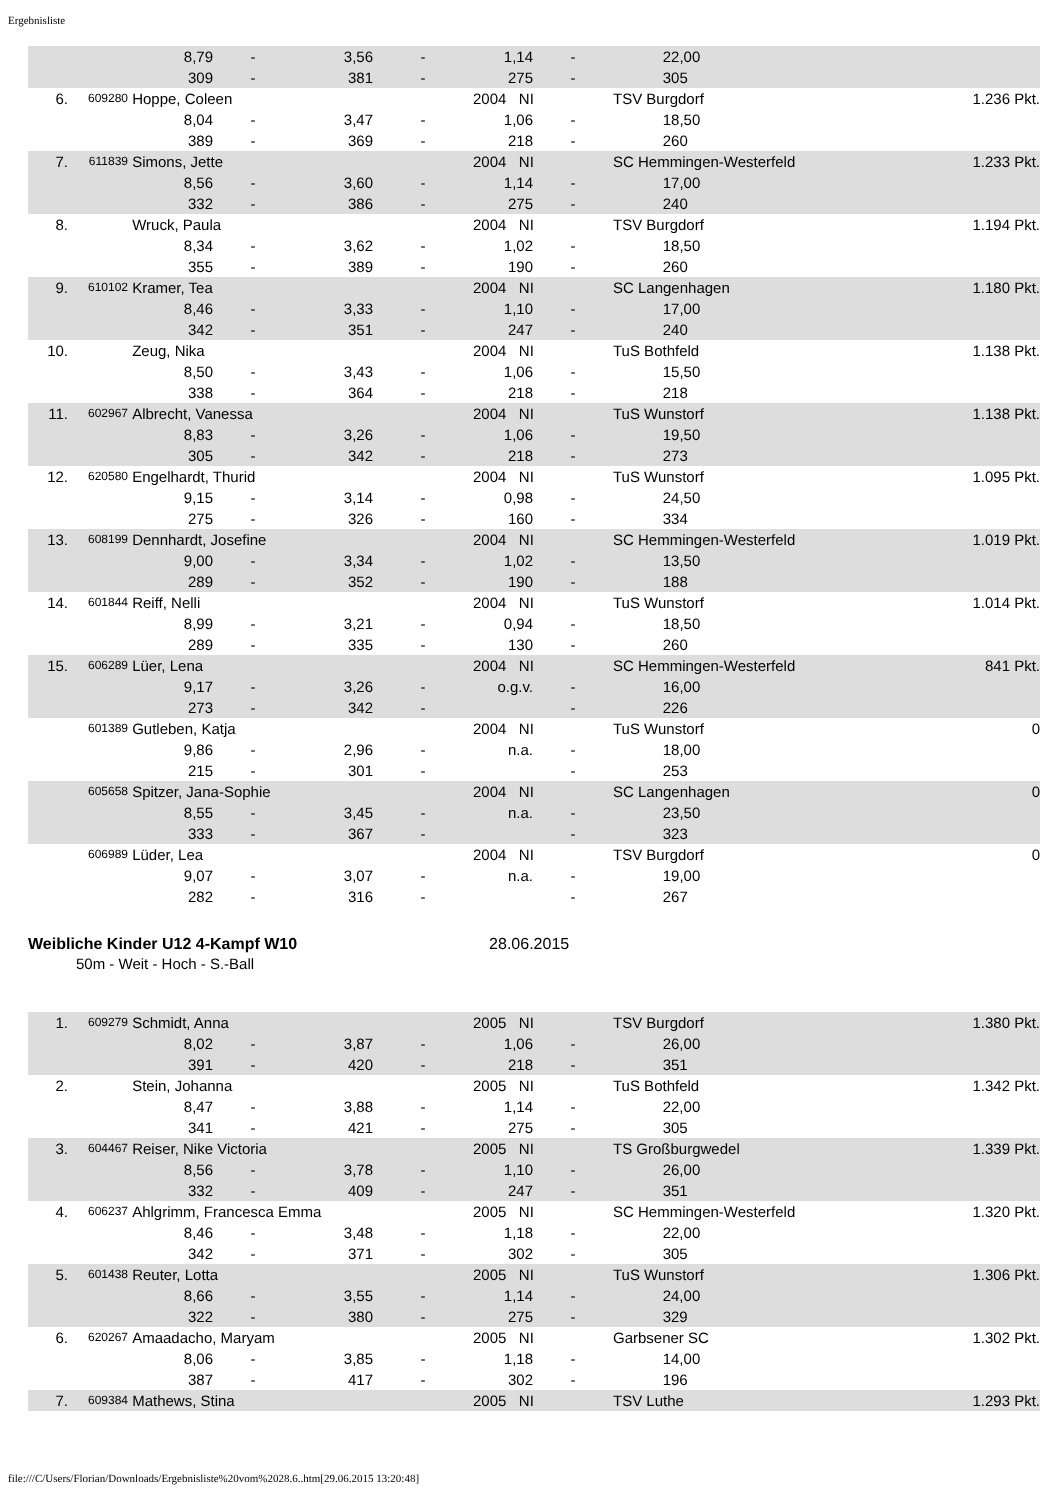Ergebnisliste
| | | | 8,79 | - | 3,56 | - | 1,14 | - | | 22,00 | |
| | | | 309 | - | 381 | - | 275 | - | | 305 | |
| 6. | 609280 | Hoppe, Coleen | | | | | 2004 NI | | TSV Burgdorf | | 1.236 Pkt. |
| | | | 8,04 | - | 3,47 | - | 1,06 | - | | 18,50 | |
| | | | 389 | - | 369 | - | 218 | - | | 260 | |
| 7. | 611839 | Simons, Jette | | | | | 2004 NI | | SC Hemmingen-Westerfeld | | 1.233 Pkt. |
| | | | 8,56 | - | 3,60 | - | 1,14 | - | | 17,00 | |
| | | | 332 | - | 386 | - | 275 | - | | 240 | |
| 8. | | Wruck, Paula | | | | | 2004 NI | | TSV Burgdorf | | 1.194 Pkt. |
| | | | 8,34 | - | 3,62 | - | 1,02 | - | | 18,50 | |
| | | | 355 | - | 389 | - | 190 | - | | 260 | |
| 9. | 610102 | Kramer, Tea | | | | | 2004 NI | | SC Langenhagen | | 1.180 Pkt. |
| | | | 8,46 | - | 3,33 | - | 1,10 | - | | 17,00 | |
| | | | 342 | - | 351 | - | 247 | - | | 240 | |
| 10. | | Zeug, Nika | | | | | 2004 NI | | TuS Bothfeld | | 1.138 Pkt. |
| | | | 8,50 | - | 3,43 | - | 1,06 | - | | 15,50 | |
| | | | 338 | - | 364 | - | 218 | - | | 218 | |
| 11. | 602967 | Albrecht, Vanessa | | | | | 2004 NI | | TuS Wunstorf | | 1.138 Pkt. |
| | | | 8,83 | - | 3,26 | - | 1,06 | - | | 19,50 | |
| | | | 305 | - | 342 | - | 218 | - | | 273 | |
| 12. | 620580 | Engelhardt, Thurid | | | | | 2004 NI | | TuS Wunstorf | | 1.095 Pkt. |
| | | | 9,15 | - | 3,14 | - | 0,98 | - | | 24,50 | |
| | | | 275 | - | 326 | - | 160 | - | | 334 | |
| 13. | 608199 | Dennhardt, Josefine | | | | | 2004 NI | | SC Hemmingen-Westerfeld | | 1.019 Pkt. |
| | | | 9,00 | - | 3,34 | - | 1,02 | - | | 13,50 | |
| | | | 289 | - | 352 | - | 190 | - | | 188 | |
| 14. | 601844 | Reiff, Nelli | | | | | 2004 NI | | TuS Wunstorf | | 1.014 Pkt. |
| | | | 8,99 | - | 3,21 | - | 0,94 | - | | 18,50 | |
| | | | 289 | - | 335 | - | 130 | - | | 260 | |
| 15. | 606289 | Lüer, Lena | | | | | 2004 NI | | SC Hemmingen-Westerfeld | | 841 Pkt. |
| | | | 9,17 | - | 3,26 | - | o.g.v. | - | | 16,00 | |
| | | | 273 | - | 342 | - | | - | | 226 | |
| | 601389 | Gutleben, Katja | | | | | 2004 NI | | TuS Wunstorf | | 0 |
| | | | 9,86 | - | 2,96 | - | n.a. | - | | 18,00 | |
| | | | 215 | - | 301 | - | | - | | 253 | |
| | 605658 | Spitzer, Jana-Sophie | | | | | 2004 NI | | SC Langenhagen | | 0 |
| | | | 8,55 | - | 3,45 | - | n.a. | - | | 23,50 | |
| | | | 333 | - | 367 | - | | - | | 323 | |
| | 606989 | Lüder, Lea | | | | | 2004 NI | | TSV Burgdorf | | 0 |
| | | | 9,07 | - | 3,07 | - | n.a. | - | | 19,00 | |
| | | | 282 | - | 316 | - | | - | | 267 | |
Weibliche Kinder U12 4-Kampf W10 28.06.2015
50m - Weit - Hoch - S.-Ball
| 1. | 609279 | Schmidt, Anna | | | | | 2005 NI | | TSV Burgdorf | | 1.380 Pkt. |
| | | | 8,02 | - | 3,87 | - | 1,06 | - | | 26,00 | |
| | | | 391 | - | 420 | - | 218 | - | | 351 | |
| 2. | | Stein, Johanna | | | | | 2005 NI | | TuS Bothfeld | | 1.342 Pkt. |
| | | | 8,47 | - | 3,88 | - | 1,14 | - | | 22,00 | |
| | | | 341 | - | 421 | - | 275 | - | | 305 | |
| 3. | 604467 | Reiser, Nike Victoria | | | | | 2005 NI | | TS Großburgwedel | | 1.339 Pkt. |
| | | | 8,56 | - | 3,78 | - | 1,10 | - | | 26,00 | |
| | | | 332 | - | 409 | - | 247 | - | | 351 | |
| 4. | 606237 | Ahlgrimm, Francesca Emma | | | | | 2005 NI | | SC Hemmingen-Westerfeld | | 1.320 Pkt. |
| | | | 8,46 | - | 3,48 | - | 1,18 | - | | 22,00 | |
| | | | 342 | - | 371 | - | 302 | - | | 305 | |
| 5. | 601438 | Reuter, Lotta | | | | | 2005 NI | | TuS Wunstorf | | 1.306 Pkt. |
| | | | 8,66 | - | 3,55 | - | 1,14 | - | | 24,00 | |
| | | | 322 | - | 380 | - | 275 | - | | 329 | |
| 6. | 620267 | Amaadacho, Maryam | | | | | 2005 NI | | Garbsener SC | | 1.302 Pkt. |
| | | | 8,06 | - | 3,85 | - | 1,18 | - | | 14,00 | |
| | | | 387 | - | 417 | - | 302 | - | | 196 | |
| 7. | 609384 | Mathews, Stina | | | | | 2005 NI | | TSV Luthe | | 1.293 Pkt. |
file:///C/Users/Florian/Downloads/Ergebnisliste%20vom%2028.6..htm[29.06.2015 13:20:48]